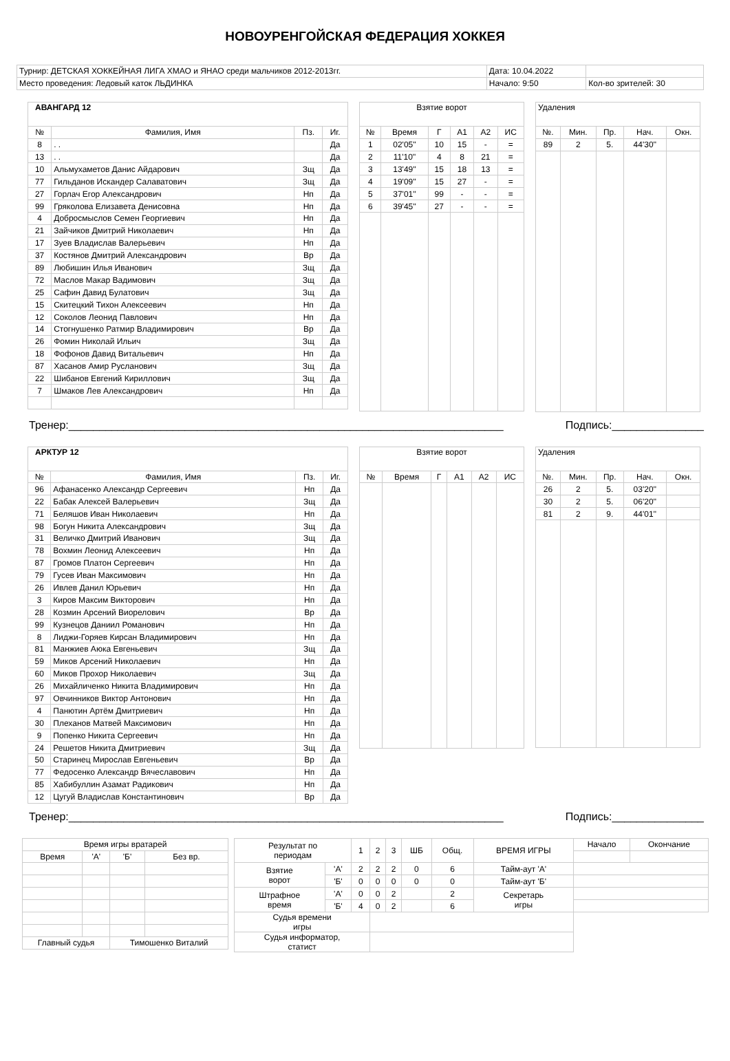НОВОУРЕНГОЙСКАЯ ФЕДЕРАЦИЯ ХОККЕЯ
| Турнир: ДЕТСКАЯ ХОККЕЙНАЯ ЛИГА ХМАО и ЯНАО среди мальчиков 2012-2013гг. | Дата: 10.04.2022 | |
| Место проведения: Ледовый каток ЛЬДИНКА | Начало: 9:50 | Кол-во зрителей: 30 |
| АВАНГАРД 12 | | | |
| № | Фамилия, Имя | Пз. | Иг. |
| 8 | . . | | Да |
| 13 | . . | | Да |
| 10 | Альмухаметов Данис Айдарович | Зщ | Да |
| 77 | Гильданов Искандер Салаватович | Зщ | Да |
| 27 | Горлач Егор Александрович | Нп | Да |
| 99 | Гряколова Елизавета Денисовна | Нп | Да |
| 4 | Добросмыслов Семен Георгиевич | Нп | Да |
| 21 | Зайчиков Дмитрий Николаевич | Нп | Да |
| 17 | Зуев Владислав Валерьевич | Нп | Да |
| 37 | Костянов Дмитрий Александрович | Вр | Да |
| 89 | Любишин Илья Иванович | Зщ | Да |
| 72 | Маслов Макар Вадимович | Зщ | Да |
| 25 | Сафин Давид Булатович | Зщ | Да |
| 15 | Скитецкий Тихон Алексеевич | Нп | Да |
| 12 | Соколов Леонид Павлович | Нп | Да |
| 14 | Стогнушенко Ратмир Владимирович | Вр | Да |
| 26 | Фомин Николай Ильич | Зщ | Да |
| 18 | Фофонов Давид Витальевич | Нп | Да |
| 87 | Хасанов Амир Русланович | Зщ | Да |
| 22 | Шибанов Евгений Кириллович | Зщ | Да |
| 7 | Шмаков Лев Александрович | Нп | Да |
| Взятие ворот | | | | | |
| № | Время | Г | А1 | А2 | ИС |
| 1 | 02'05'' | 10 | 15 | - | = |
| 2 | 11'10'' | 4 | 8 | 21 | = |
| 3 | 13'49'' | 15 | 18 | 13 | = |
| 4 | 19'09'' | 15 | 27 | - | = |
| 5 | 37'01'' | 99 | - | - | = |
| 6 | 39'45'' | 27 | - | - | = |
| Удаления | | | | |
| №. | Мин. | Пр. | Нач. | Окн. |
| 89 | 2 | 5. | 44'30'' | |
Тренер:_______________________________________________________________________ Подпись:_______________
| АРКТУР 12 | | | |
| № | Фамилия, Имя | Пз. | Иг. |
| 96 | Афанасенко Александр Сергеевич | Нп | Да |
| 22 | Бабак Алексей Валерьевич | Зщ | Да |
| 71 | Беляшов Иван Николаевич | Нп | Да |
| 98 | Богун Никита Александрович | Зщ | Да |
| 31 | Величко Дмитрий Иванович | Зщ | Да |
| 78 | Вохмин Леонид Алексеевич | Нп | Да |
| 87 | Громов Платон Сергеевич | Нп | Да |
| 79 | Гусев Иван Максимович | Нп | Да |
| 26 | Ивлев Данил Юрьевич | Нп | Да |
| 3 | Киров Максим Викторович | Нп | Да |
| 28 | Козмин Арсений Виорелович | Вр | Да |
| 99 | Кузнецов Даниил Романович | Нп | Да |
| 8 | Лиджи-Горяев Кирсан Владимирович | Нп | Да |
| 81 | Манжиев Аюка Евгеньевич | Зщ | Да |
| 59 | Миков Арсений Николаевич | Нп | Да |
| 60 | Миков Прохор Николаевич | Зщ | Да |
| 26 | Михайличенко Никита Владимирович | Нп | Да |
| 97 | Овчинников Виктор Антонович | Нп | Да |
| 4 | Панютин Артём Дмитриевич | Нп | Да |
| 30 | Плеханов Матвей Максимович | Нп | Да |
| 9 | Попенко Никита Сергеевич | Нп | Да |
| 24 | Решетов Никита Дмитриевич | Зщ | Да |
| 50 | Старинец Мирослав Евгеньевич | Вр | Да |
| 77 | Федосенко Александр Вячеславович | Нп | Да |
| 85 | Хабибуллин Азамат Радикович | Нп | Да |
| 12 | Цугуй Владислав Константинович | Вр | Да |
| Взятие ворот | | | | | |
| № | Время | Г | А1 | А2 | ИС |
| Удаления | | | | |
| №. | Мин. | Пр. | Нач. | Окн. |
| 26 | 2 | 5. | 03'20'' | |
| 30 | 2 | 5. | 06'20'' | |
| 81 | 2 | 9. | 44'01'' | |
Тренер:_______________________________________________________________________ Подпись:_______________
| Время игры вратарей | | | |
| Время | 'А' | 'Б' | Без вр. |
| Главный судья | | Тимошенко Виталий | |
| Результат по периодам | | 1 | 2 | 3 | ШБ | Общ. | ВРЕМЯ ИГРЫ | Начало | Окончание |
| Взятие ворот | 'А' | 2 | 2 | 2 | 0 | 6 | Тайм-аут 'А' | | |
| | 'Б' | 0 | 0 | 0 | 0 | 0 | Тайм-аут 'Б' | | |
| Штрафное время | 'А' | 0 | 0 | 2 | | 2 | Секретарь игры | | |
| | 'Б' | 4 | 0 | 2 | | 6 | | | |
| Судья времени игры | | | | | | | | | |
| Судья информатор, статист | | | | | | | | | |